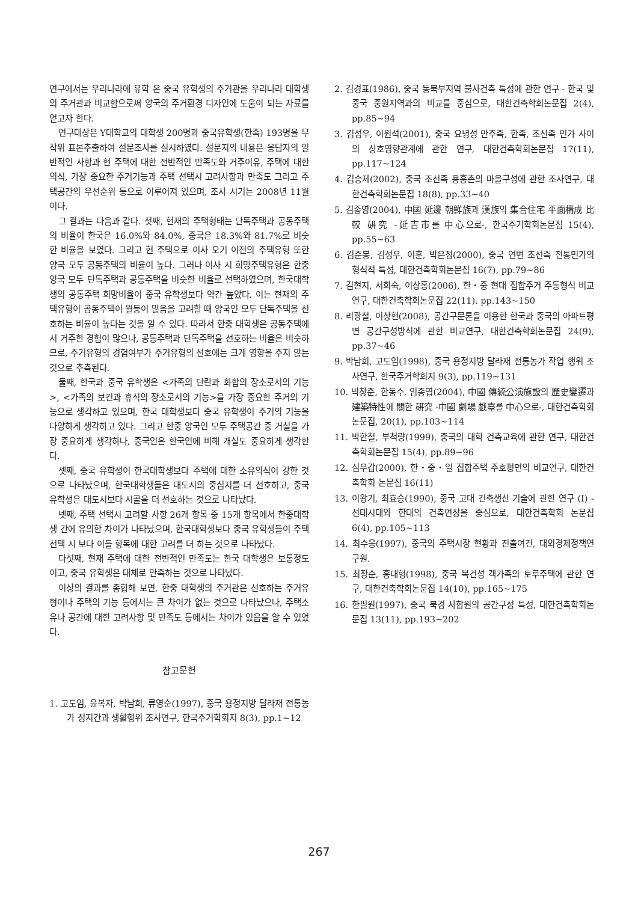연구에서는 우리나라에 유학 온 중국 유학생의 주거관을 우리나라 대학생의 주거관과 비교함으로써 양국의 주거환경 디자인에 도움이 되는 자료를 얻고자 한다.
연구대상은 Y대학교의 대학생 200명과 중국유학생(한족) 193명을 무작위 표본추출하여 설문조사를 실시하였다. 설문지의 내용은 응답자의 일반적인 사항과 현 주택에 대한 전반적인 만족도와 거주이유, 주택에 대한 의식, 가장 중요한 주거기능과 주택 선택시 고려사항과 만족도 그리고 주택공간의 우선순위 등으로 이루어져 있으며, 조사 시기는 2008년 11월이다.
그 결과는 다음과 같다. 첫째, 현재의 주택형태는 단독주택과 공동주택의 비율이 한국은 16.0%와 84.0%, 중국은 18.3%와 81.7%로 비슷한 비율을 보였다. 그리고 현 주택으로 이사 오기 이전의 주택유형 또한 양국 모두 공동주택의 비율이 높다. 그러나 이사 시 희망주택유형은 한중 양국 모두 단독주택과 공동주택을 비슷한 비율로 선택하였으며, 한국대학생의 공동주택 희망비율이 중국 유학생보다 약간 높았다. 이는 현재의 주택유형이 공동주택이 월등이 많음을 고려할 때 양국인 모두 단독주택을 선호하는 비율이 높다는 것을 알 수 있다. 따라서 한중 대학생은 공동주택에서 거주한 경험이 많으나, 공동주택과 단독주택을 선호하는 비율은 비슷하므로, 주거유형의 경험여부가 주거유형의 선호에는 크게 영향을 주지 않는 것으로 추측된다.
둘째, 한국과 중국 유학생은 <가족의 단란과 화합의 장소로서의 기능>, <가족의 보건과 휴식의 장소로서의 기능>을 가장 중요한 주거의 기능으로 생각하고 있으며, 한국 대학생보다 중국 유학생이 주거의 기능을 다양하게 생각하고 있다. 그리고 한중 양국인 모두 주택공간 중 거실을 가장 중요하게 생각하나, 중국인은 한국인에 비해 개실도 중요하게 생각한다.
셋째, 중국 유학생이 한국대학생보다 주택에 대한 소유의식이 강한 것으로 나타났으며, 한국대학생들은 대도시의 중심지를 더 선호하고, 중국 유학생은 대도시보다 시골을 더 선호하는 것으로 나타났다.
넷째, 주택 선택시 고려할 사항 26개 항목 중 15개 항목에서 한중대학생 간에 유의한 차이가 나타났으며, 한국대학생보다 중국 유학생들이 주택선택 시 보다 이들 항목에 대한 고려를 더 하는 것으로 나타났다.
다섯째, 현재 주택에 대한 전반적인 만족도는 한국 대학생은 보통정도이고, 중국 유학생은 대체로 만족하는 것으로 나타났다.
이상의 결과를 종합해 보면, 한중 대학생의 주거관은 선호하는 주거유형이나 주택의 기능 등에서는 큰 차이가 없는 것으로 나타났으나, 주택소유나 공간에 대한 고려사항 및 만족도 등에서는 차이가 있음을 알 수 있었다.
참고문헌
1. 고도임, 윤복자, 박남희, 류영순(1997), 중국 용정지방 달라재 전통농가 정지간과 생활행위 조사연구, 한국주거학회지 8(3), pp.1~12
2. 김경표(1986), 중국 동북부지역 불사건축 특성에 관한 연구 - 한국 및 중국 중원지역과의 비교를 중심으로, 대한건축학회논문집 2(4), pp.85~94
3. 김성우, 이원석(2001), 중국 요녕성 만주족, 한족, 조선족 민가 사이의 상호영향관계에 관한 연구, 대한건축학회논문집 17(11), pp.117~124
4. 김승제(2002), 중국 조선족 용흥촌의 마을구성에 관한 조사연구, 대한건축학회논문집 18(8), pp.33~40
5. 김종영(2004), 中國 延邊 朝鮮族과 漢族의 集合住宅 平面構成 比較 硏究 -延吉市를 中心으로-, 한국주거학회논문집 15(4), pp.55~63
6. 김준봉, 김성우, 이훈, 박은정(2000), 중국 연변 조선족 전통민가의 형식적 특성, 대한건축학회논문집 16(7), pp.79~86
7. 김현지, 서희숙, 이상홍(2006), 한・중 현대 집합주거 주동형식 비교연구, 대한건축학회논문집 22(11). pp.143~150
8. 리광철, 이상현(2008), 공간구문론을 이용한 한국과 중국의 아파트평면 공간구성방식에 관한 비교연구, 대한건축학회논문집 24(9), pp.37~46
9. 박남희, 고도임(1998), 중국 용정지방 달라재 전통농가 작업 행위 조사연구, 한국주거학회지 9(3), pp.119~131
10. 박창준, 한동수, 임종엽(2004), 中國 傳統公演施設의 歷史變遷과 建築特性에 關한 硏究 -中國 劇場 戱臺를 中心으로-, 대한건축학회논문집, 20(1), pp.103~114
11. 박한철, 부척량(1999), 중국의 대학 건축교육에 관한 연구, 대한건축학회논문집 15(4), pp.89~96
12. 심우갑(2000), 한・중・일 집합주택 주호평면의 비교연구, 대한건축학회 논문집 16(11)
13. 이왕기, 최효승(1990), 중국 고대 건축생산 기술에 관한 연구 (I) -선태시대와 한대의 건축연장을 중심으로, 대한건축학회 논문집 6(4), pp.105~113
14. 최수웅(1997), 중국의 주택시장 현황과 진출여건, 대외경제정책연구원.
15. 최장순, 홍대형(1998), 중국 복건성 객가족의 토루주택에 관한 연구, 대한건축학회논문집 14(10), pp.165~175
16. 한필원(1997), 중국 북경 사합원의 공간구성 특성, 대한건축학회논문집 13(11), pp.193~202
267